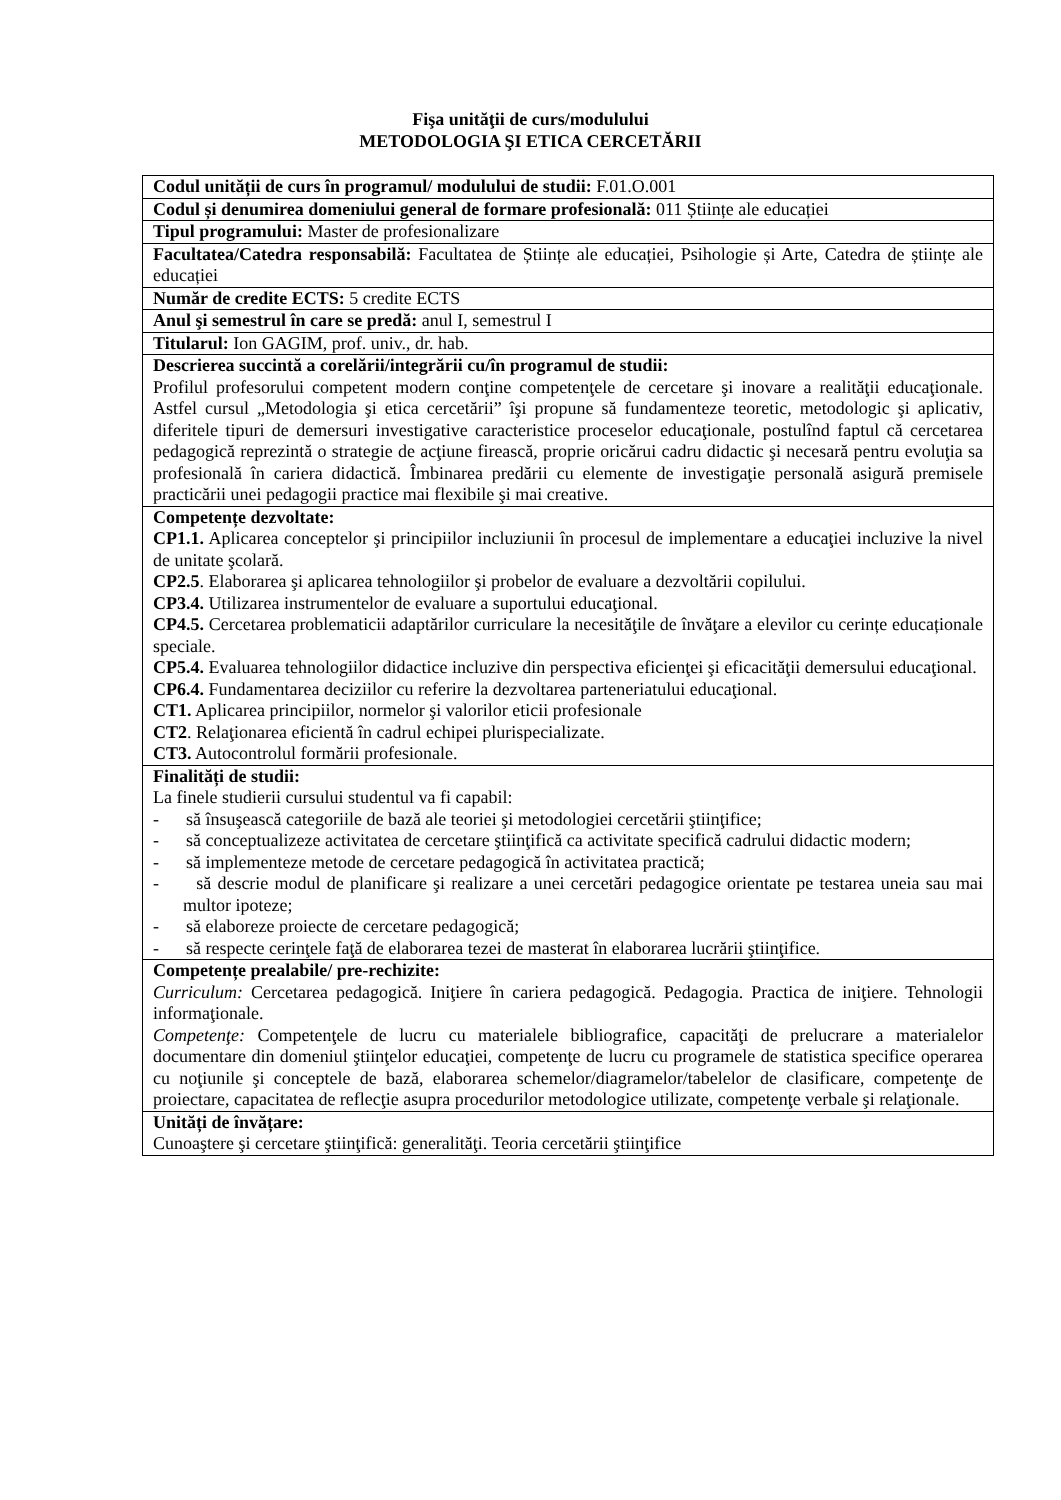Fişa unităţii de curs/modulului
METODOLOGIA ŞI ETICA CERCETĂRII
| Codul unității de curs în programul/ modulului de studii: F.01.O.001 |
| Codul și denumirea domeniului general de formare profesională: 011 Științe ale educației |
| Tipul programului: Master de profesionalizare |
| Facultatea/Catedra responsabilă: Facultatea de Științe ale educației, Psihologie și Arte, Catedra de științe ale educației |
| Număr de credite ECTS: 5 credite ECTS |
| Anul şi semestrul în care se predă: anul I, semestrul I |
| Titularul: Ion GAGIM, prof. univ., dr. hab. |
| Descrierea succintă a corelării/integrării cu/în programul de studii: Profilul profesorului competent modern conţine competenţele de cercetare şi inovare a realităţii educaţionale. Astfel cursul „Metodologia şi etica cercetării” îşi propune să fundamenteze teoretic, metodologic şi aplicativ, diferitele tipuri de demersuri investigative caracteristice proceselor educaţionale, postulînd faptul că cercetarea pedagogică reprezintă o strategie de acţiune firească, proprie oricărui cadru didactic şi necesară pentru evoluţia sa profesională în cariera didactică. Îmbinarea predării cu elemente de investigaţie personală asigură premisele practicării unei pedagogii practice mai flexibile şi mai creative. |
| Competențe dezvoltate: CP1.1. Aplicarea conceptelor şi principiilor incluziunii în procesul de implementare a educaţiei incluzive la nivel de unitate şcolară. CP2.5 . Elaborarea şi aplicarea tehnologiilor şi probelor de evaluare a dezvoltării copilului. CP3.4. Utilizarea instrumentelor de evaluare a suportului educaţional. CP4.5. Cercetarea problematicii adaptărilor curriculare la necesităţile de învăţare a elevilor cu cerințe educaționale speciale. CP5.4. Evaluarea tehnologiilor didactice incluzive din perspectiva eficienţei şi eficacităţii demersului educaţional. CP6.4. Fundamentarea deciziilor cu referire la dezvoltarea parteneriatului educaţional. CT1. Aplicarea principiilor, normelor şi valorilor eticii profesionale CT2 . Relaţionarea eficientă în cadrul echipei plurispecializate. CT3. Autocontrolul formării profesionale. |
| Finalități de studii: La finele studierii cursului studentul va fi capabil: - să însuşească categoriile de bază ale teoriei şi metodologiei cercetării ştiinţifice; - să conceptualizeze activitatea de cercetare ştiinţifică ca activitate specifică cadrului didactic modern; - să implementeze metode de cercetare pedagogică în activitatea practică; - să descrie modul de planificare şi realizare a unei cercetări pedagogice orientate pe testarea uneia sau mai multor ipoteze; - să elaboreze proiecte de cercetare pedagogică; - să respecte cerinţele faţă de elaborarea tezei de masterat în elaborarea lucrării ştiinţifice. |
| Competențe prealabile/ pre-rechizite: Curriculum: Cercetarea pedagogică. Iniţiere în cariera pedagogică. Pedagogia. Practica de iniţiere. Tehnologii informaţionale. Competenţe: Competenţele de lucru cu materialele bibliografice, capacităţi de prelucrare a materialelor documentare din domeniul ştiinţelor educaţiei, competenţe de lucru cu programele de statistica specifice operarea cu noţiunile şi conceptele de bază, elaborarea schemelor/diagramelor/tabelelor de clasificare, competenţe de proiectare, capacitatea de reflecţie asupra procedurilor metodologice utilizate, competenţe verbale şi relaţionale. |
| Unități de învățare: Cunoaştere şi cercetare ştiinţifică: generalităţi. Teoria cercetării ştiinţifice |